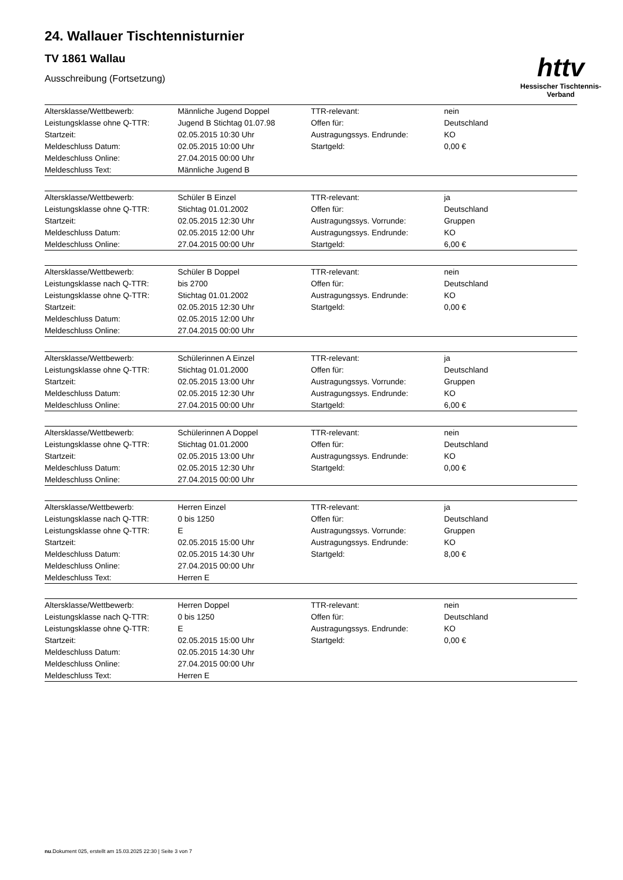24. Wallauer Tischtennisturnier
TV 1861 Wallau
Ausschreibung (Fortsetzung)
httv
Hessischer Tischtennis-Verband
| Altersklasse/Wettbewerb: | Männliche Jugend Doppel | TTR-relevant: | nein |
| Leistungsklasse ohne Q-TTR: | Jugend B Stichtag 01.07.98 | Offen für: | Deutschland |
| Startzeit: | 02.05.2015 10:30 Uhr | Austragungssys. Endrunde: | KO |
| Meldeschluss Datum: | 02.05.2015 10:00 Uhr | Startgeld: | 0,00 € |
| Meldeschluss Online: | 27.04.2015 00:00 Uhr | | |
| Meldeschluss Text: | Männliche Jugend B | | |
| Altersklasse/Wettbewerb: | Schüler B Einzel | TTR-relevant: | ja |
| Leistungsklasse ohne Q-TTR: | Stichtag 01.01.2002 | Offen für: | Deutschland |
| Startzeit: | 02.05.2015 12:30 Uhr | Austragungssys. Vorrunde: | Gruppen |
| Meldeschluss Datum: | 02.05.2015 12:00 Uhr | Austragungssys. Endrunde: | KO |
| Meldeschluss Online: | 27.04.2015 00:00 Uhr | Startgeld: | 6,00 € |
| Altersklasse/Wettbewerb: | Schüler B Doppel | TTR-relevant: | nein |
| Leistungsklasse nach Q-TTR: | bis 2700 | Offen für: | Deutschland |
| Leistungsklasse ohne Q-TTR: | Stichtag 01.01.2002 | Austragungssys. Endrunde: | KO |
| Startzeit: | 02.05.2015 12:30 Uhr | Startgeld: | 0,00 € |
| Meldeschluss Datum: | 02.05.2015 12:00 Uhr | | |
| Meldeschluss Online: | 27.04.2015 00:00 Uhr | | |
| Altersklasse/Wettbewerb: | Schülerinnen A Einzel | TTR-relevant: | ja |
| Leistungsklasse ohne Q-TTR: | Stichtag 01.01.2000 | Offen für: | Deutschland |
| Startzeit: | 02.05.2015 13:00 Uhr | Austragungssys. Vorrunde: | Gruppen |
| Meldeschluss Datum: | 02.05.2015 12:30 Uhr | Austragungssys. Endrunde: | KO |
| Meldeschluss Online: | 27.04.2015 00:00 Uhr | Startgeld: | 6,00 € |
| Altersklasse/Wettbewerb: | Schülerinnen A Doppel | TTR-relevant: | nein |
| Leistungsklasse ohne Q-TTR: | Stichtag 01.01.2000 | Offen für: | Deutschland |
| Startzeit: | 02.05.2015 13:00 Uhr | Austragungssys. Endrunde: | KO |
| Meldeschluss Datum: | 02.05.2015 12:30 Uhr | Startgeld: | 0,00 € |
| Meldeschluss Online: | 27.04.2015 00:00 Uhr | | |
| Altersklasse/Wettbewerb: | Herren Einzel | TTR-relevant: | ja |
| Leistungsklasse nach Q-TTR: | 0 bis 1250 | Offen für: | Deutschland |
| Leistungsklasse ohne Q-TTR: | E | Austragungssys. Vorrunde: | Gruppen |
| Startzeit: | 02.05.2015 15:00 Uhr | Austragungssys. Endrunde: | KO |
| Meldeschluss Datum: | 02.05.2015 14:30 Uhr | Startgeld: | 8,00 € |
| Meldeschluss Online: | 27.04.2015 00:00 Uhr | | |
| Meldeschluss Text: | Herren E | | |
| Altersklasse/Wettbewerb: | Herren Doppel | TTR-relevant: | nein |
| Leistungsklasse nach Q-TTR: | 0 bis 1250 | Offen für: | Deutschland |
| Leistungsklasse ohne Q-TTR: | E | Austragungssys. Endrunde: | KO |
| Startzeit: | 02.05.2015 15:00 Uhr | Startgeld: | 0,00 € |
| Meldeschluss Datum: | 02.05.2015 14:30 Uhr | | |
| Meldeschluss Online: | 27.04.2015 00:00 Uhr | | |
| Meldeschluss Text: | Herren E | | |
nu.Dokument 025, erstellt am 15.03.2025 22:30 | Seite 3 von 7